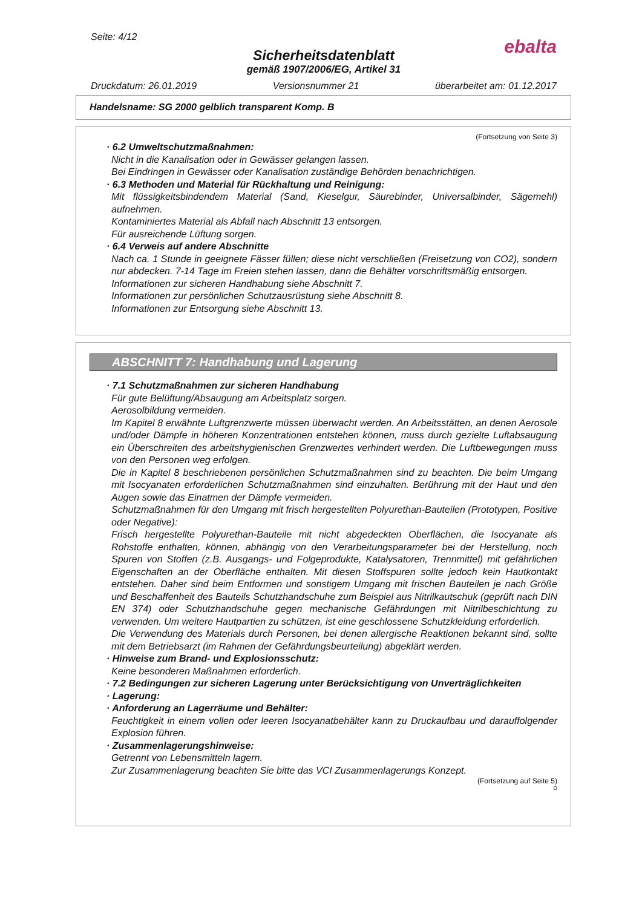Seite: 4/12
ebalta
Sicherheitsdatenblatt
gemäß 1907/2006/EG, Artikel 31
Druckdatum: 26.01.2019 Versionsnummer 21 überarbeitet am: 01.12.2017
Handelsname: SG 2000 gelblich transparent Komp. B
(Fortsetzung von Seite 3)
· 6.2 Umweltschutzmaßnahmen:
Nicht in die Kanalisation oder in Gewässer gelangen lassen.
Bei Eindringen in Gewässer oder Kanalisation zuständige Behörden benachrichtigen.
· 6.3 Methoden und Material für Rückhaltung und Reinigung:
Mit flüssigkeitsbindendem Material (Sand, Kieselgur, Säurebinder, Universalbinder, Sägemehl) aufnehmen.
Kontaminiertes Material als Abfall nach Abschnitt 13 entsorgen.
Für ausreichende Lüftung sorgen.
· 6.4 Verweis auf andere Abschnitte
Nach ca. 1 Stunde in geeignete Fässer füllen; diese nicht verschließen (Freisetzung von CO2), sondern nur abdecken. 7-14 Tage im Freien stehen lassen, dann die Behälter vorschriftsmäßig entsorgen.
Informationen zur sicheren Handhabung siehe Abschnitt 7.
Informationen zur persönlichen Schutzausrüstung siehe Abschnitt 8.
Informationen zur Entsorgung siehe Abschnitt 13.
ABSCHNITT 7: Handhabung und Lagerung
· 7.1 Schutzmaßnahmen zur sicheren Handhabung
Für gute Belüftung/Absaugung am Arbeitsplatz sorgen.
Aerosolbildung vermeiden.
Im Kapitel 8 erwähnte Luftgrenzwerte müssen überwacht werden. An Arbeitsstätten, an denen Aerosole und/oder Dämpfe in höheren Konzentrationen entstehen können, muss durch gezielte Luftabsaugung ein Überschreiten des arbeitshygienischen Grenzwertes verhindert werden. Die Luftbewegungen muss von den Personen weg erfolgen.
Die in Kapitel 8 beschriebenen persönlichen Schutzmaßnahmen sind zu beachten. Die beim Umgang mit Isocyanaten erforderlichen Schutzmaßnahmen sind einzuhalten. Berührung mit der Haut und den Augen sowie das Einatmen der Dämpfe vermeiden.
Schutzmaßnahmen für den Umgang mit frisch hergestellten Polyurethan-Bauteilen (Prototypen, Positive oder Negative):
Frisch hergestellte Polyurethan-Bauteile mit nicht abgedeckten Oberflächen, die Isocyanate als Rohstoffe enthalten, können, abhängig von den Verarbeitungsparameter bei der Herstellung, noch Spuren von Stoffen (z.B. Ausgangs- und Folgeprodukte, Katalysatoren, Trennmittel) mit gefährlichen Eigenschaften an der Oberfläche enthalten. Mit diesen Stoffspuren sollte jedoch kein Hautkontakt entstehen. Daher sind beim Entformen und sonstigem Umgang mit frischen Bauteilen je nach Größe und Beschaffenheit des Bauteils Schutzhandschuhe zum Beispiel aus Nitrilkautschuk (geprüft nach DIN EN 374) oder Schutzhandschuhe gegen mechanische Gefährdungen mit Nitrilbeschichtung zu verwenden. Um weitere Hautpartien zu schützen, ist eine geschlossene Schutzkleidung erforderlich.
Die Verwendung des Materials durch Personen, bei denen allergische Reaktionen bekannt sind, sollte mit dem Betriebsarzt (im Rahmen der Gefährdungsbeurteilung) abgeklärt werden.
· Hinweise zum Brand- und Explosionsschutz:
Keine besonderen Maßnahmen erforderlich.
· 7.2 Bedingungen zur sicheren Lagerung unter Berücksichtigung von Unverträglichkeiten
· Lagerung:
· Anforderung an Lagerräume und Behälter:
Feuchtigkeit in einem vollen oder leeren Isocyanatbehälter kann zu Druckaufbau und darauffolgender Explosion führen.
· Zusammenlagerungshinweise:
Getrennt von Lebensmitteln lagern.
Zur Zusammenlagerung beachten Sie bitte das VCI Zusammenlagerungs Konzept.
(Fortsetzung auf Seite 5)
D